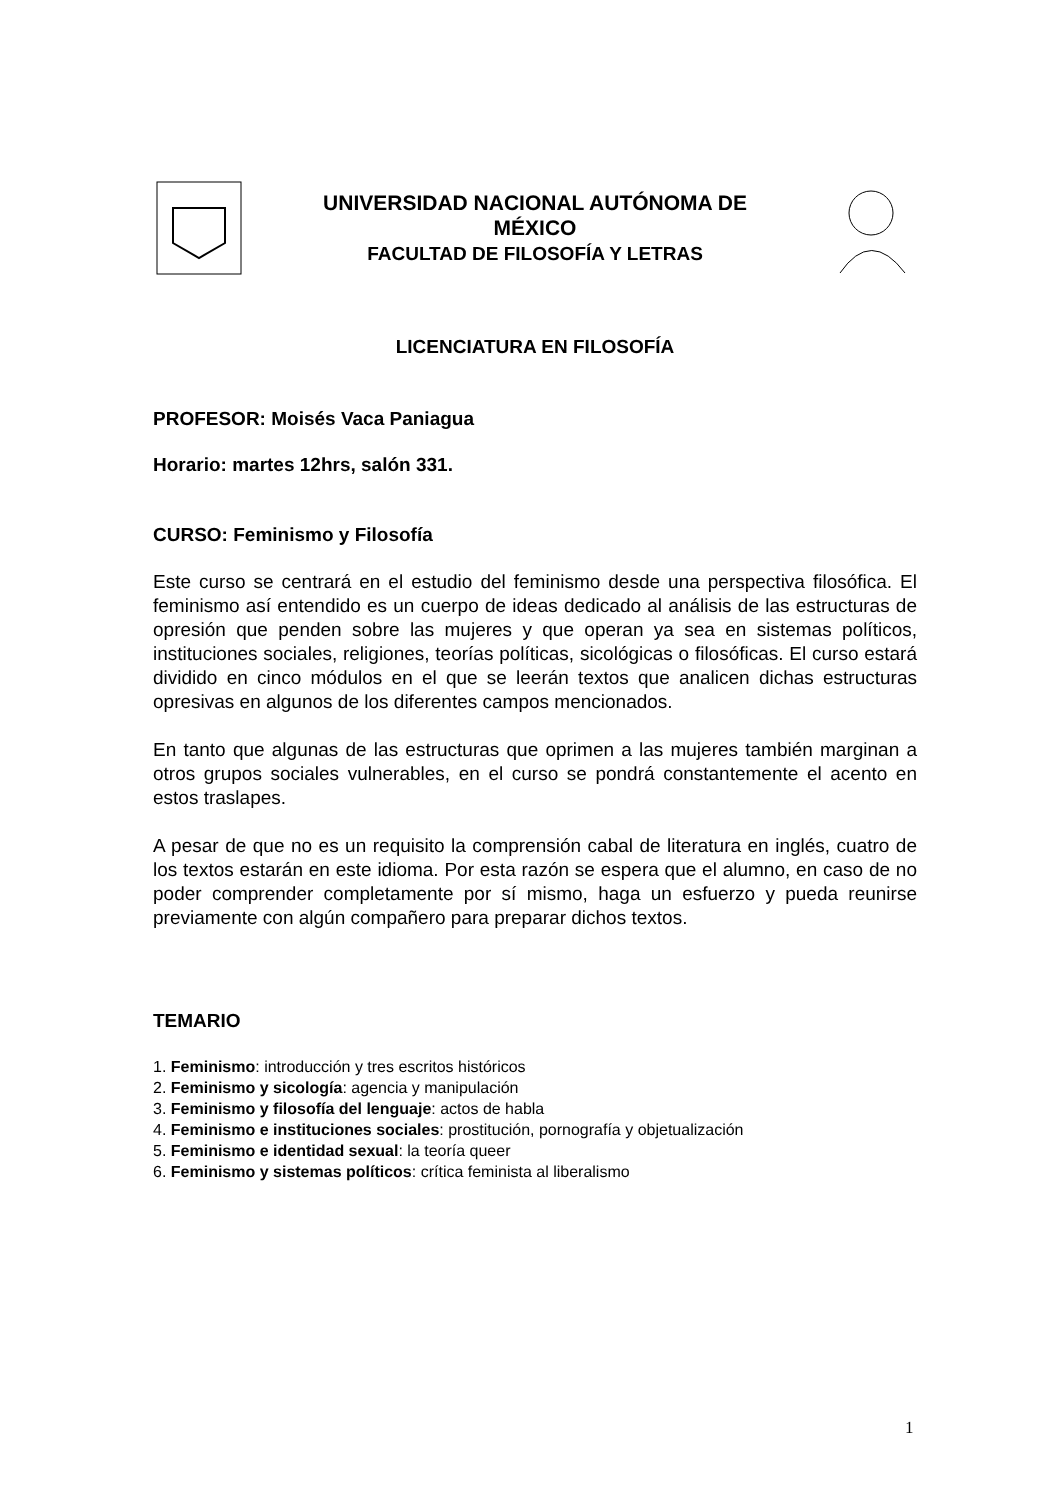UNIVERSIDAD NACIONAL AUTÓNOMA DE
MÉXICO
FACULTAD DE FILOSOFÍA Y LETRAS
LICENCIATURA EN FILOSOFÍA
PROFESOR: Moisés Vaca Paniagua
Horario: martes 12hrs, salón 331.
CURSO: Feminismo y Filosofía
Este curso se centrará en el estudio del feminismo desde una perspectiva filosófica. El feminismo así entendido es un cuerpo de ideas dedicado al análisis de las estructuras de opresión que penden sobre las mujeres y que operan ya sea en sistemas políticos, instituciones sociales, religiones, teorías políticas, sicológicas o filosóficas. El curso estará dividido en cinco módulos en el que se leerán textos que analicen dichas estructuras opresivas en algunos de los diferentes campos mencionados.
En tanto que algunas de las estructuras que oprimen a las mujeres también marginan a otros grupos sociales vulnerables, en el curso se pondrá constantemente el acento en estos traslapes.
A pesar de que no es un requisito la comprensión cabal de literatura en inglés, cuatro de los textos estarán en este idioma. Por esta razón se espera que el alumno, en caso de no poder comprender completamente por sí mismo, haga un esfuerzo y pueda reunirse previamente con algún compañero para preparar dichos textos.
TEMARIO
1. Feminismo: introducción y tres escritos históricos
2. Feminismo y sicología: agencia y manipulación
3. Feminismo y filosofía del lenguaje: actos de habla
4. Feminismo e instituciones sociales: prostitución, pornografía y objetualización
5. Feminismo e identidad sexual: la teoría queer
6. Feminismo y sistemas políticos: crítica feminista al liberalismo
1